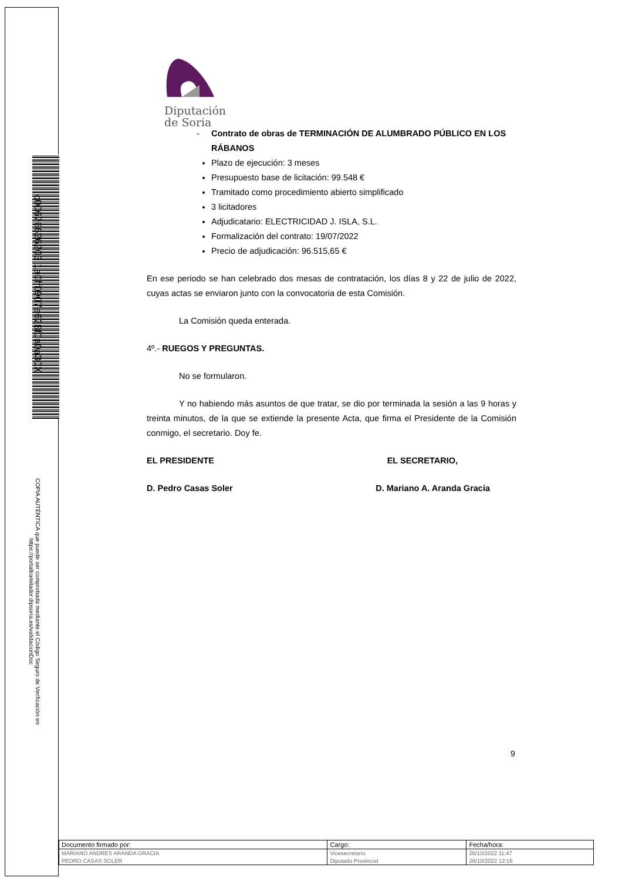c00676626203 1a0ff0907e628f0a0a30X
COPIA AUTÉNTICA que puede ser comprobada mediante el Código Seguro de Verificación en https://portaltramitador.dipsoria.es/validacionDoc
Diputación
de Soria
- Contrato de obras de TERMINACIÓN DE ALUMBRADO PÚBLICO EN LOS RÁBANOS
Plazo de ejecución: 3 meses
Presupuesto base de licitación: 99.548 €
Tramitado como procedimiento abierto simplificado
3 licitadores
Adjudicatario: ELECTRICIDAD J. ISLA, S.L.
Formalización del contrato: 19/07/2022
Precio de adjudicación: 96.515,65 €
En ese periodo se han celebrado dos mesas de contratación, los días 8 y 22 de julio de 2022, cuyas actas se enviaron junto con la convocatoria de esta Comisión.
La Comisión queda enterada.
4º.- RUEGOS Y PREGUNTAS.
No se formularon.
Y no habiendo más asuntos de que tratar, se dio por terminada la sesión a las 9 horas y treinta minutos, de la que se extiende la presente Acta, que firma el Presidente de la Comisión conmigo, el secretario. Doy fe.
EL PRESIDENTE EL SECRETARIO,
D. Pedro Casas Soler D. Mariano A. Aranda Gracia
9
| Documento firmado por: | Cargo: | Fecha/hora: |
| --- | --- | --- |
| MARIANO ANDRES ARANDA GRACIA | Vicesecretario | 26/10/2022 11:47 |
| PEDRO CASAS SOLER | Diputado Provincial | 26/10/2022 12:16 |